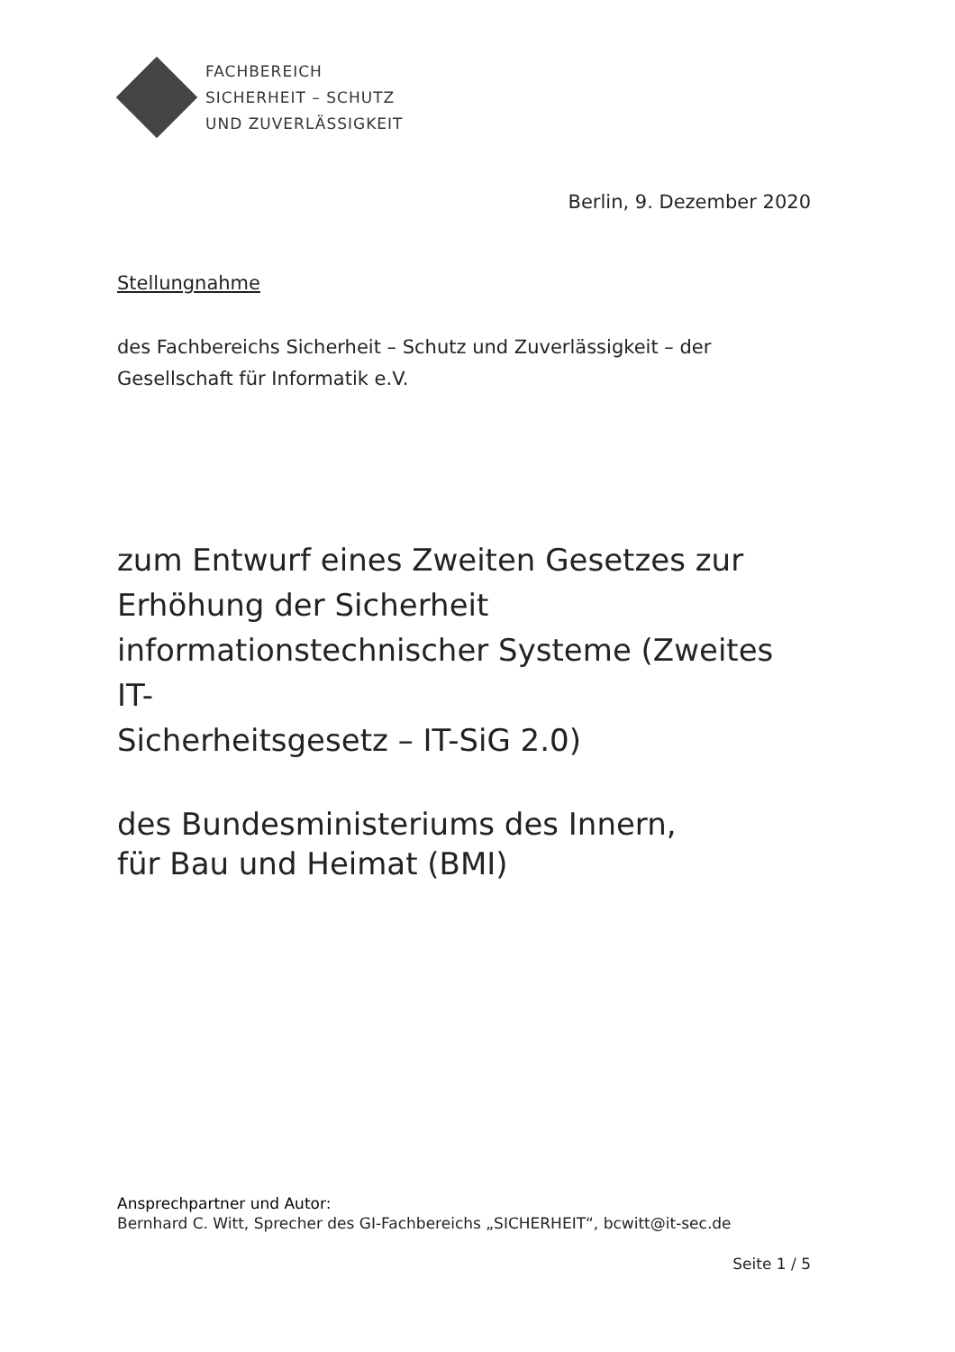FACHBEREICH
SICHERHEIT – SCHUTZ
UND ZUVERLÄSSIGKEIT
Berlin, 9. Dezember 2020
Stellungnahme
des Fachbereichs Sicherheit – Schutz und Zuverlässigkeit – der Gesellschaft für Informatik e.V.
zum Entwurf eines Zweiten Gesetzes zur
Erhöhung der Sicherheit
informationstechnischer Systeme (Zweites IT-
Sicherheitsgesetz – IT-SiG 2.0)
des Bundesministeriums des Innern,
für Bau und Heimat (BMI)
Ansprechpartner und Autor:
Bernhard C. Witt, Sprecher des GI-Fachbereichs „SICHERHEIT“, bcwitt@it-sec.de
Seite 1 / 5